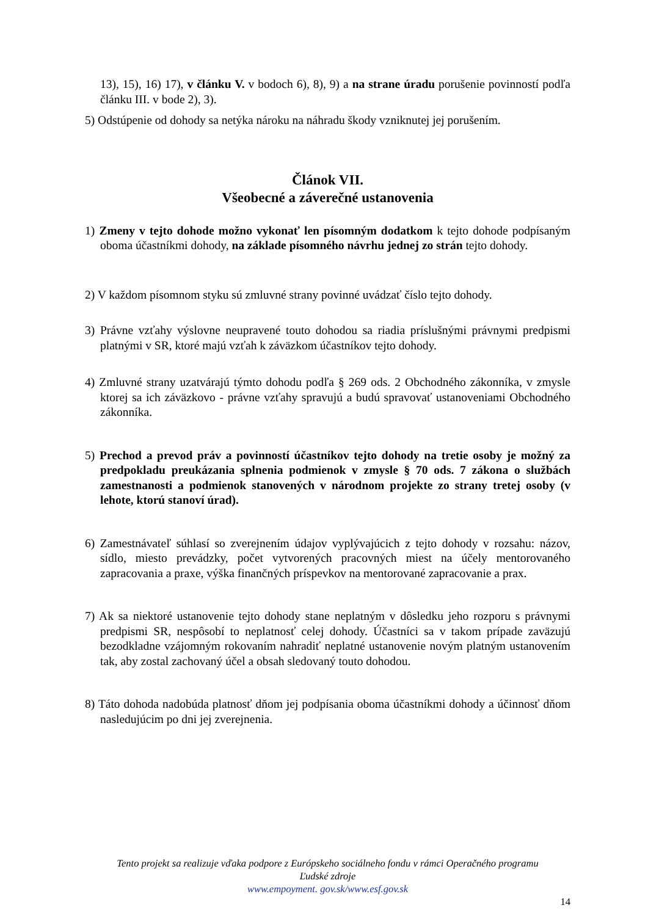13), 15), 16) 17), v článku V. v bodoch 6), 8), 9) a na strane úradu porušenie povinností podľa článku III. v bode 2), 3).
5) Odstúpenie od dohody sa netýka nároku na náhradu škody vzniknutej jej porušením.
Článok VII.
Všeobecné a záverečné ustanovenia
1) Zmeny v tejto dohode možno vykonať len písomným dodatkom k tejto dohode podpísaným oboma účastníkmi dohody, na základe písomného návrhu jednej zo strán tejto dohody.
2) V každom písomnom styku sú zmluvné strany povinné uvádzať číslo tejto dohody.
3) Právne vzťahy výslovne neupravené touto dohodou sa riadia príslušnými právnymi predpismi platnými v SR, ktoré majú vzťah k záväzkom účastníkov tejto dohody.
4) Zmluvné strany uzatvárajú týmto dohodu podľa § 269 ods. 2 Obchodného zákonníka, v zmysle ktorej sa ich záväzkovo - právne vzťahy spravujú a budú spravovať ustanoveniami Obchodného zákonníka.
5) Prechod a prevod práv a povinností účastníkov tejto dohody na tretie osoby je možný za predpokladu preukázania splnenia podmienok v zmysle § 70 ods. 7 zákona o službách zamestnanosti a podmienok stanovených v národnom projekte zo strany tretej osoby (v lehote, ktorú stanoví úrad).
6) Zamestnávateľ súhlasí so zverejnením údajov vyplývajúcich z tejto dohody v rozsahu: názov, sídlo, miesto prevádzky, počet vytvorených pracovných miest na účely mentorovaného zapracovania a praxe, výška finančných príspevkov na mentorované zapracovanie a prax.
7) Ak sa niektoré ustanovenie tejto dohody stane neplatným v dôsledku jeho rozporu s právnymi predpismi SR, nespôsobí to neplatnosť celej dohody. Účastníci sa v takom prípade zaväzujú bezodkladne vzájomným rokovaním nahradiť neplatné ustanovenie novým platným ustanovením tak, aby zostal zachovaný účel a obsah sledovaný touto dohodou.
8) Táto dohoda nadobúda platnosť dňom jej podpísania oboma účastníkmi dohody a účinnosť dňom nasledujúcim po dni jej zverejnenia.
Tento projekt sa realizuje vďaka podpore z Európskeho sociálneho fondu v rámci Operačného programu
Ľudské zdroje
www.empoyment. gov.sk/www.esf.gov.sk
14